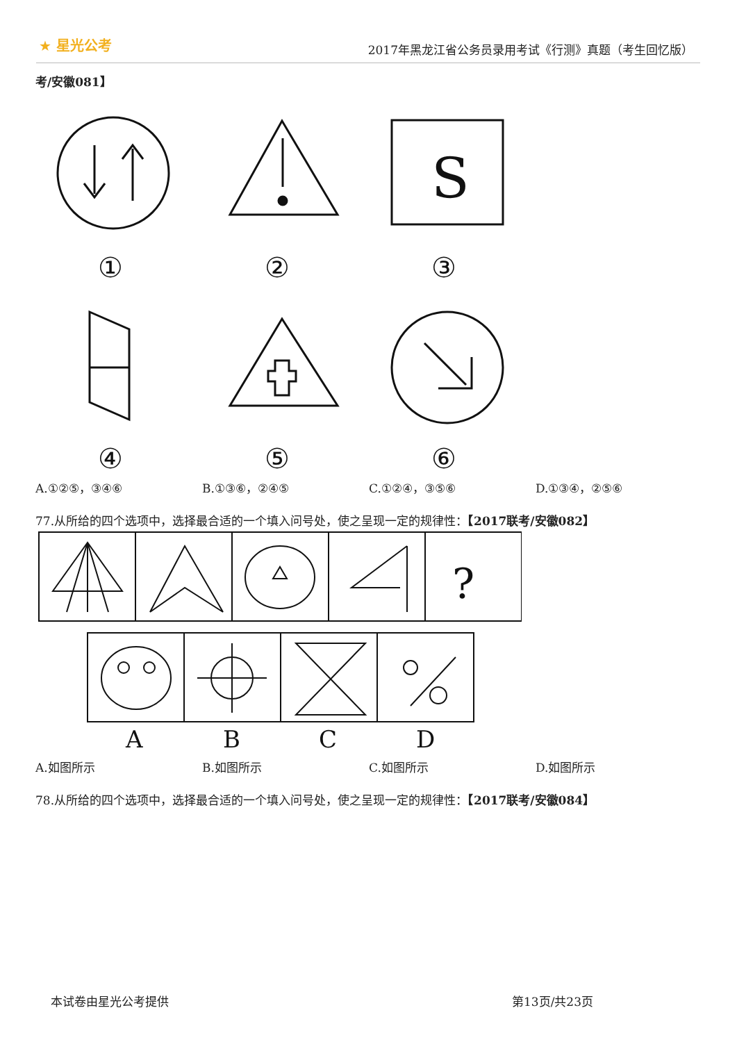★ 星光公考
2017年黑龙江省公务员录用考试《行测》真题（考生回忆版）
考/安徽081】
S
①
②
③
④
⑤
⑥
A.①②⑤，③④⑥ B.①③⑥，②④⑤ C.①②④，③⑤⑥ D.①③④，②⑤⑥
77.从所给的四个选项中，选择最合适的一个填入问号处，使之呈现一定的规律性：【2017联考/安徽082】
?
A
B
C
D
A.如图所示 B.如图所示 C.如图所示 D.如图所示
78.从所给的四个选项中，选择最合适的一个填入问号处，使之呈现一定的规律性：【2017联考/安徽084】
本试卷由星光公考提供 第13页/共23页